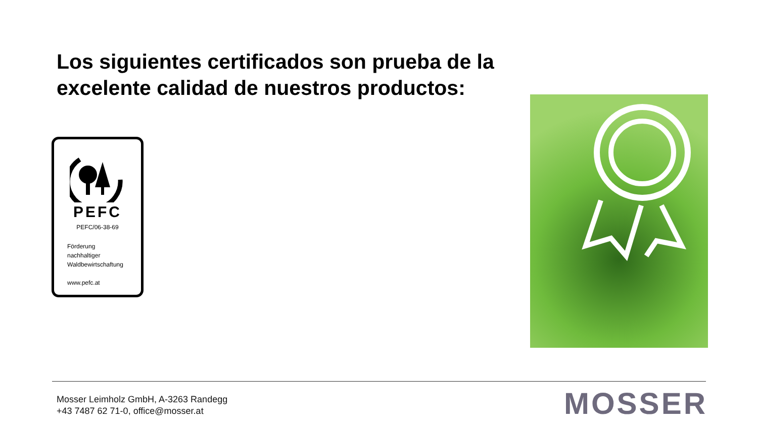Los siguientes certificados son prueba de la
excelente calidad de nuestros productos:
PEFC
PEFC/06-38-69
Förderung
nachhaltiger
Waldbewirtschaftung
www.pefc.at
Mosser Leimholz GmbH, A-3263 Randegg
+43 7487 62 71-0, office@mosser.at
MOSSER